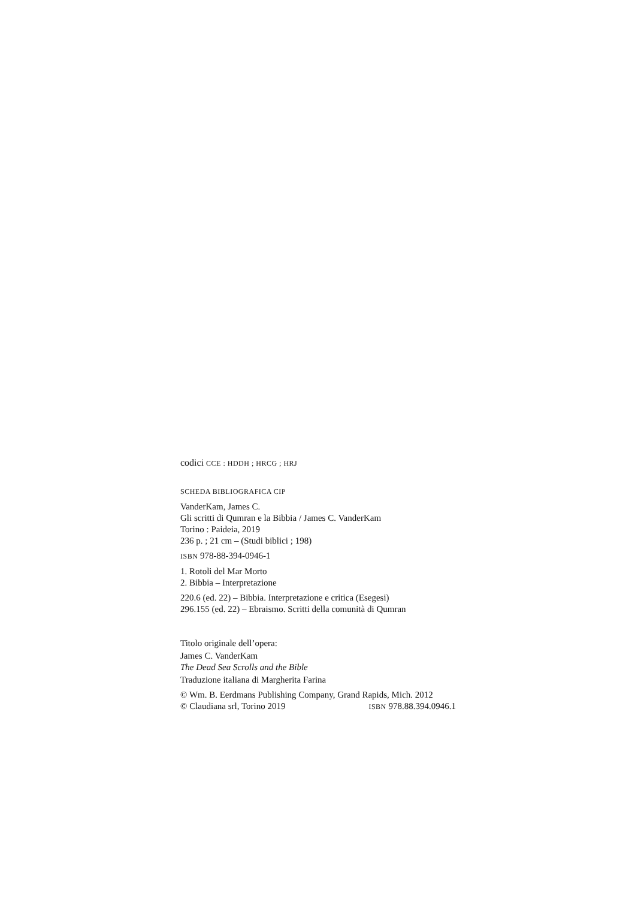codici CCE : HDDH ; HRCG ; HRJ
SCHEDA BIBLIOGRAFICA CIP
VanderKam, James C.
Gli scritti di Qumran e la Bibbia / James C. VanderKam
Torino : Paideia, 2019
236 p. ; 21 cm – (Studi biblici ; 198)
ISBN 978-88-394-0946-1
1. Rotoli del Mar Morto
2. Bibbia – Interpretazione
220.6 (ed. 22) – Bibbia. Interpretazione e critica (Esegesi)
296.155 (ed. 22) – Ebraismo. Scritti della comunità di Qumran
Titolo originale dell’opera:
James C. VanderKam
The Dead Sea Scrolls and the Bible
Traduzione italiana di Margherita Farina
© Wm. B. Eerdmans Publishing Company, Grand Rapids, Mich. 2012
© Claudiana srl, Torino 2019 ISBN 978.88.394.0946.1